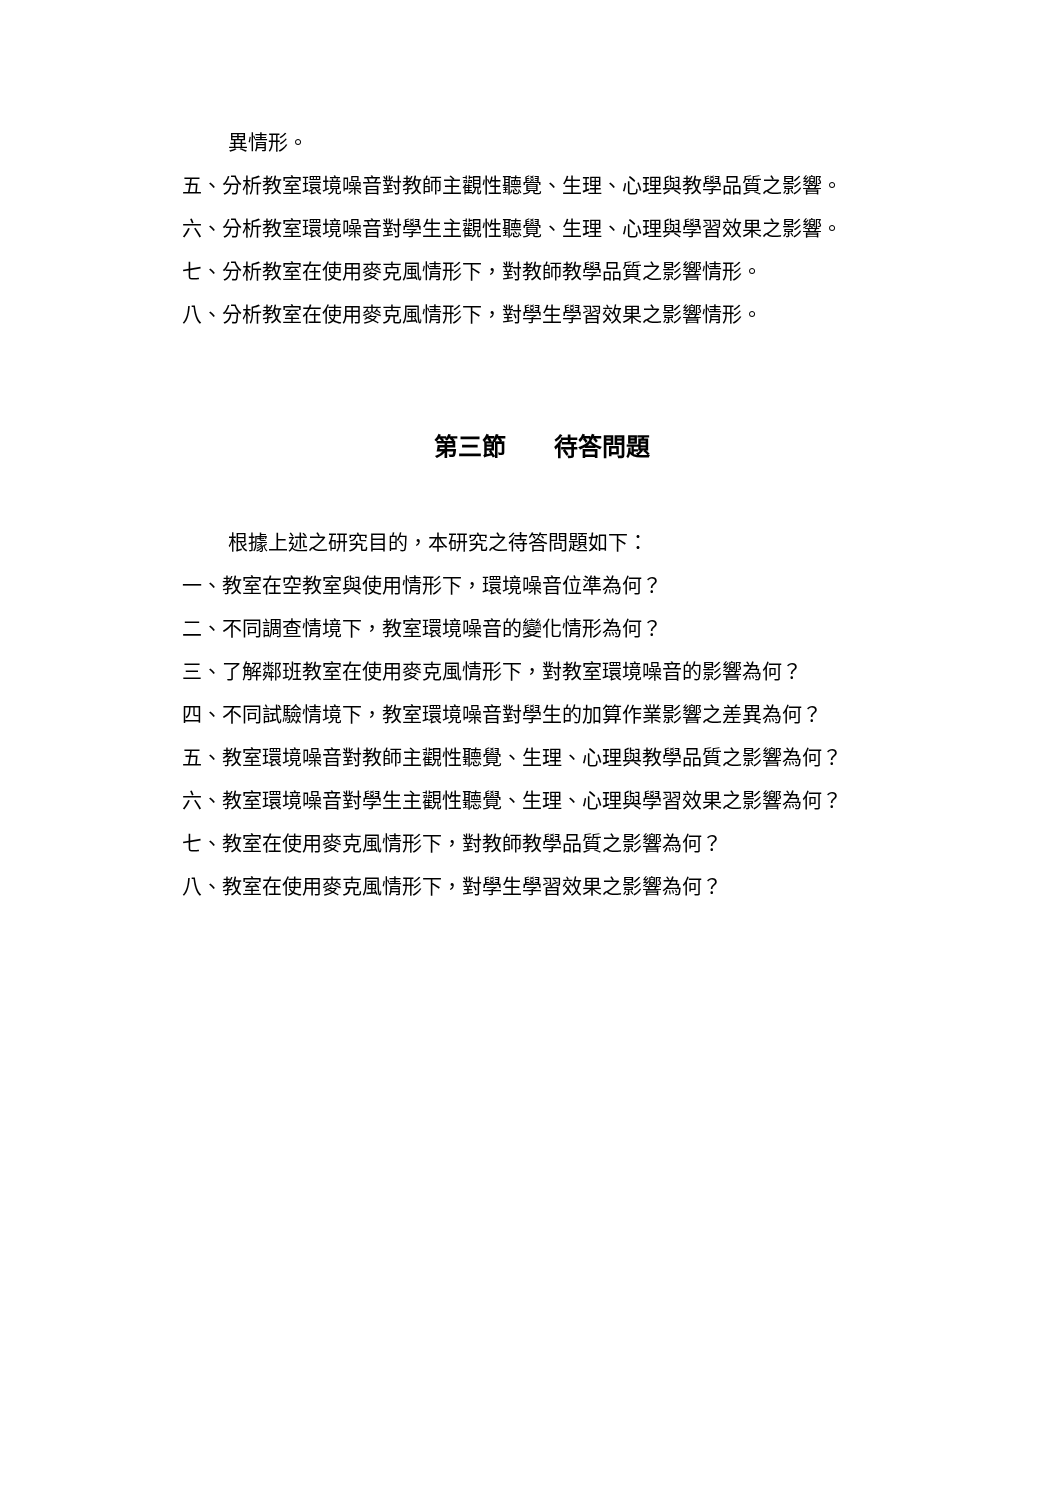異情形。
五、分析教室環境噪音對教師主觀性聽覺、生理、心理與教學品質之影響。
六、分析教室環境噪音對學生主觀性聽覺、生理、心理與學習效果之影響。
七、分析教室在使用麥克風情形下，對教師教學品質之影響情形。
八、分析教室在使用麥克風情形下，對學生學習效果之影響情形。
第三節　　待答問題
根據上述之研究目的，本研究之待答問題如下：
一、教室在空教室與使用情形下，環境噪音位準為何？
二、不同調查情境下，教室環境噪音的變化情形為何？
三、了解鄰班教室在使用麥克風情形下，對教室環境噪音的影響為何？
四、不同試驗情境下，教室環境噪音對學生的加算作業影響之差異為何？
五、教室環境噪音對教師主觀性聽覺、生理、心理與教學品質之影響為何？
六、教室環境噪音對學生主觀性聽覺、生理、心理與學習效果之影響為何？
七、教室在使用麥克風情形下，對教師教學品質之影響為何？
八、教室在使用麥克風情形下，對學生學習效果之影響為何？